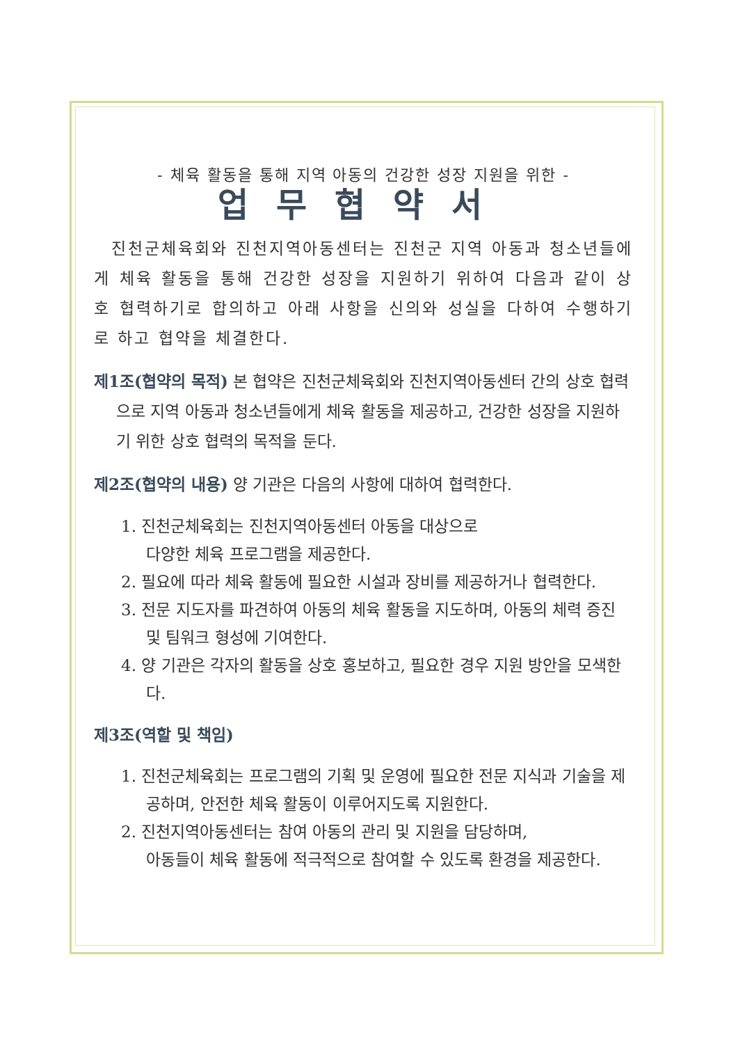- 체육 활동을 통해 지역 아동의 건강한 성장 지원을 위한 -
업무협약서
진천군체육회와 진천지역아동센터는 진천군 지역 아동과 청소년들에게 체육 활동을 통해 건강한 성장을 지원하기 위하여 다음과 같이 상호 협력하기로 합의하고 아래 사항을 신의와 성실을 다하여 수행하기로 하고 협약을 체결한다.
제1조(협약의 목적) 본 협약은 진천군체육회와 진천지역아동센터 간의 상호 협력으로 지역 아동과 청소년들에게 체육 활동을 제공하고, 건강한 성장을 지원하기 위한 상호 협력의 목적을 둔다.
제2조(협약의 내용) 양 기관은 다음의 사항에 대하여 협력한다.
1. 진천군체육회는 진천지역아동센터 아동을 대상으로
다양한 체육 프로그램을 제공한다.
2. 필요에 따라 체육 활동에 필요한 시설과 장비를 제공하거나 협력한다.
3. 전문 지도자를 파견하여 아동의 체육 활동을 지도하며, 아동의 체력 증진 및 팀워크 형성에 기여한다.
4. 양 기관은 각자의 활동을 상호 홍보하고, 필요한 경우 지원 방안을 모색한다.
제3조(역할 및 책임)
1. 진천군체육회는 프로그램의 기획 및 운영에 필요한 전문 지식과 기술을 제공하며, 안전한 체육 활동이 이루어지도록 지원한다.
2. 진천지역아동센터는 참여 아동의 관리 및 지원을 담당하며,
아동들이 체육 활동에 적극적으로 참여할 수 있도록 환경을 제공한다.